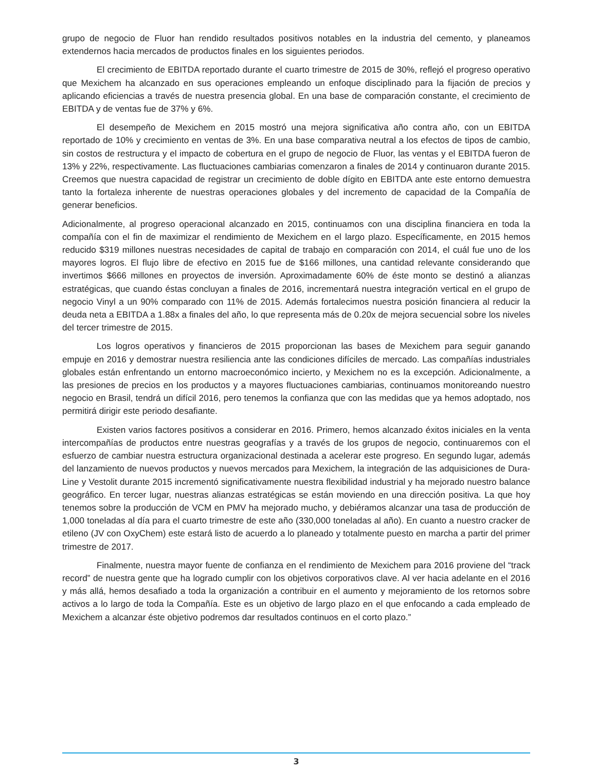grupo de negocio de Fluor han rendido resultados positivos notables en la industria del cemento, y planeamos extendernos hacia mercados de productos finales en los siguientes periodos.
El crecimiento de EBITDA reportado durante el cuarto trimestre de 2015 de 30%, reflejó el progreso operativo que Mexichem ha alcanzado en sus operaciones empleando un enfoque disciplinado para la fijación de precios y aplicando eficiencias a través de nuestra presencia global. En una base de comparación constante, el crecimiento de EBITDA y de ventas fue de 37% y 6%.
El desempeño de Mexichem en 2015 mostró una mejora significativa año contra año, con un EBITDA reportado de 10% y crecimiento en ventas de 3%. En una base comparativa neutral a los efectos de tipos de cambio, sin costos de restructura y el impacto de cobertura en el grupo de negocio de Fluor, las ventas y el EBITDA fueron de 13% y 22%, respectivamente. Las fluctuaciones cambiarias comenzaron a finales de 2014 y continuaron durante 2015. Creemos que nuestra capacidad de registrar un crecimiento de doble dígito en EBITDA ante este entorno demuestra tanto la fortaleza inherente de nuestras operaciones globales y del incremento de capacidad de la Compañía de generar beneficios.
Adicionalmente, al progreso operacional alcanzado en 2015, continuamos con una disciplina financiera en toda la compañía con el fin de maximizar el rendimiento de Mexichem en el largo plazo. Específicamente, en 2015 hemos reducido $319 millones nuestras necesidades de capital de trabajo en comparación con 2014, el cuál fue uno de los mayores logros. El flujo libre de efectivo en 2015 fue de $166 millones, una cantidad relevante considerando que invertimos $666 millones en proyectos de inversión. Aproximadamente 60% de éste monto se destinó a alianzas estratégicas, que cuando éstas concluyan a finales de 2016, incrementará nuestra integración vertical en el grupo de negocio Vinyl a un 90% comparado con 11% de 2015. Además fortalecimos nuestra posición financiera al reducir la deuda neta a EBITDA a 1.88x a finales del año, lo que representa más de 0.20x de mejora secuencial sobre los niveles del tercer trimestre de 2015.
Los logros operativos y financieros de 2015 proporcionan las bases de Mexichem para seguir ganando empuje en 2016 y demostrar nuestra resiliencia ante las condiciones difíciles de mercado. Las compañías industriales globales están enfrentando un entorno macroeconómico incierto, y Mexichem no es la excepción. Adicionalmente, a las presiones de precios en los productos y a mayores fluctuaciones cambiarias, continuamos monitoreando nuestro negocio en Brasil, tendrá un difícil 2016, pero tenemos la confianza que con las medidas que ya hemos adoptado, nos permitirá dirigir este periodo desafiante.
Existen varios factores positivos a considerar en 2016. Primero, hemos alcanzado éxitos iniciales en la venta intercompañías de productos entre nuestras geografías y a través de los grupos de negocio, continuaremos con el esfuerzo de cambiar nuestra estructura organizacional destinada a acelerar este progreso. En segundo lugar, además del lanzamiento de nuevos productos y nuevos mercados para Mexichem, la integración de las adquisiciones de Dura-Line y Vestolit durante 2015 incrementó significativamente nuestra flexibilidad industrial y ha mejorado nuestro balance geográfico. En tercer lugar, nuestras alianzas estratégicas se están moviendo en una dirección positiva. La que hoy tenemos sobre la producción de VCM en PMV ha mejorado mucho, y debiéramos alcanzar una tasa de producción de 1,000 toneladas al día para el cuarto trimestre de este año (330,000 toneladas al año). En cuanto a nuestro cracker de etileno (JV con OxyChem) este estará listo de acuerdo a lo planeado y totalmente puesto en marcha a partir del primer trimestre de 2017.
Finalmente, nuestra mayor fuente de confianza en el rendimiento de Mexichem para 2016 proviene del “track record” de nuestra gente que ha logrado cumplir con los objetivos corporativos clave. Al ver hacia adelante en el 2016 y más allá, hemos desafiado a toda la organización a contribuir en el aumento y mejoramiento de los retornos sobre activos a lo largo de toda la Compañía. Este es un objetivo de largo plazo en el que enfocando a cada empleado de Mexichem a alcanzar éste objetivo podremos dar resultados continuos en el corto plazo.”
3